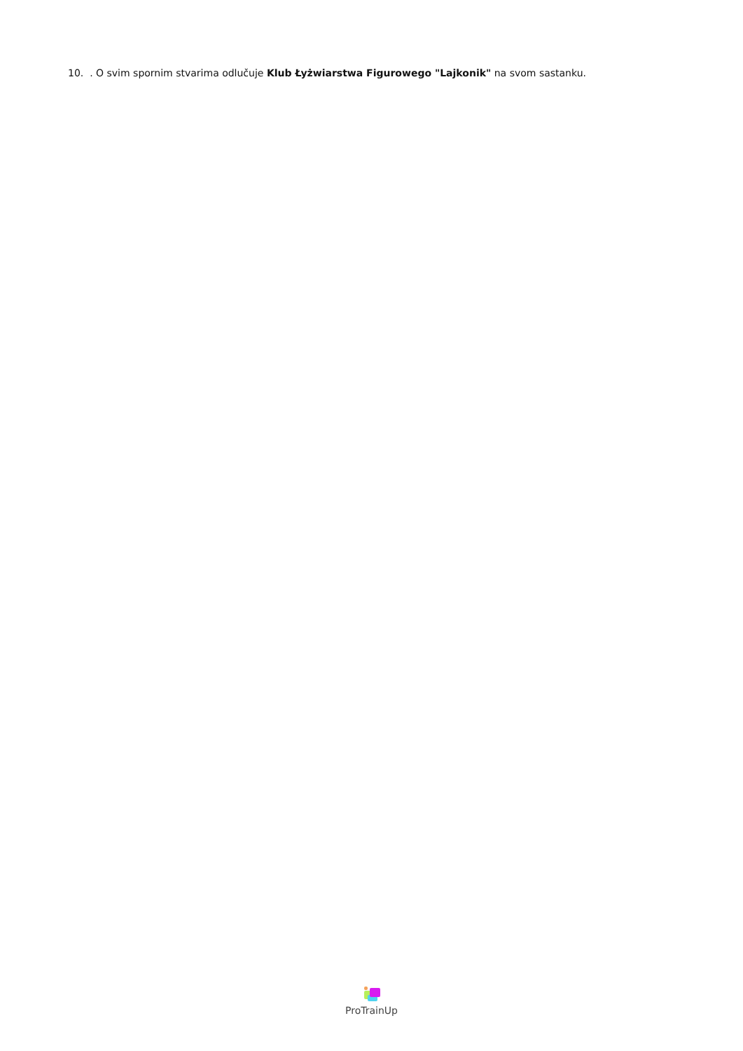10. . O svim spornim stvarima odlučuje Klub Łyżwiarstwa Figurowego "Lajkonik" na svom sastanku.
ProTrainUp